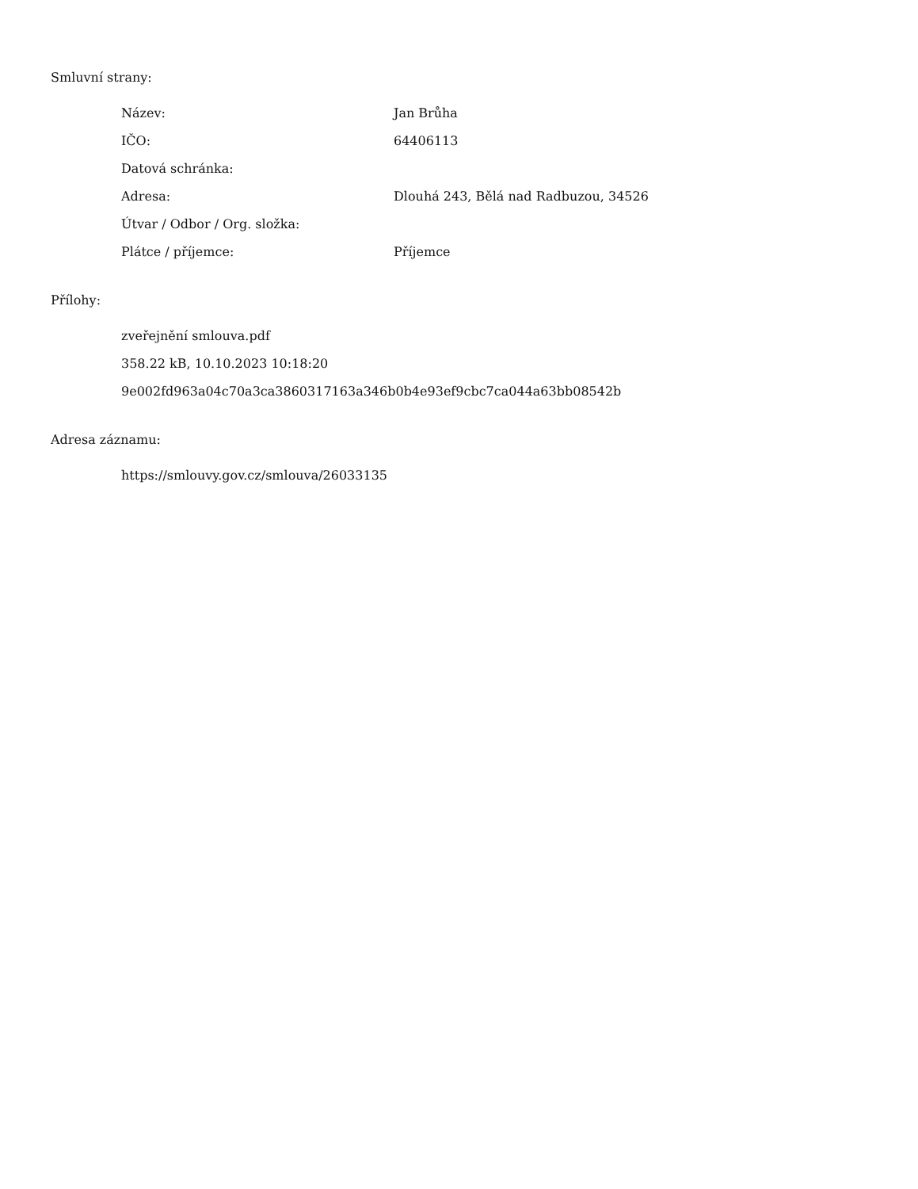Smluvní strany:
| Název: | Jan Brůha |
| IČO: | 64406113 |
| Datová schránka: | |
| Adresa: | Dlouhá 243, Bělá nad Radbuzou, 34526 |
| Útvar / Odbor / Org. složka: | |
| Plátce / příjemce: | Příjemce |
Přílohy:
zveřejnění smlouva.pdf
358.22 kB, 10.10.2023 10:18:20
9e002fd963a04c70a3ca3860317163a346b0b4e93ef9cbc7ca044a63bb08542b
Adresa záznamu:
https://smlouvy.gov.cz/smlouva/26033135